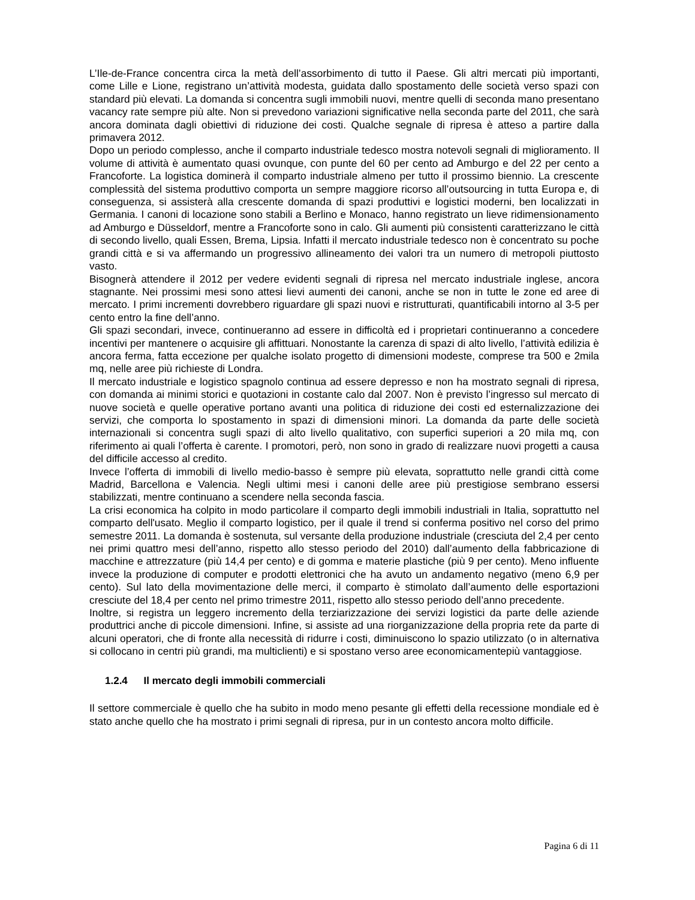L’Ile-de-France concentra circa la metà dell’assorbimento di tutto il Paese. Gli altri mercati più importanti, come Lille e Lione, registrano un’attività modesta, guidata dallo spostamento delle società verso spazi con standard più elevati. La domanda si concentra sugli immobili nuovi, mentre quelli di seconda mano presentano vacancy rate sempre più alte. Non si prevedono variazioni significative nella seconda parte del 2011, che sarà ancora dominata dagli obiettivi di riduzione dei costi. Qualche segnale di ripresa è atteso a partire dalla primavera 2012.
Dopo un periodo complesso, anche il comparto industriale tedesco mostra notevoli segnali di miglioramento. Il volume di attività è aumentato quasi ovunque, con punte del 60 per cento ad Amburgo e del 22 per cento a Francoforte. La logistica dominerà il comparto industriale almeno per tutto il prossimo biennio. La crescente complessità del sistema produttivo comporta un sempre maggiore ricorso all’outsourcing in tutta Europa e, di conseguenza, si assisterà alla crescente domanda di spazi produttivi e logistici moderni, ben localizzati in Germania. I canoni di locazione sono stabili a Berlino e Monaco, hanno registrato un lieve ridimensionamento ad Amburgo e Düsseldorf, mentre a Francoforte sono in calo. Gli aumenti più consistenti caratterizzano le città di secondo livello, quali Essen, Brema, Lipsia. Infatti il mercato industriale tedesco non è concentrato su poche grandi città e si va affermando un progressivo allineamento dei valori tra un numero di metropoli piuttosto vasto.
Bisognerà attendere il 2012 per vedere evidenti segnali di ripresa nel mercato industriale inglese, ancora stagnante. Nei prossimi mesi sono attesi lievi aumenti dei canoni, anche se non in tutte le zone ed aree di mercato. I primi incrementi dovrebbero riguardare gli spazi nuovi e ristrutturati, quantificabili intorno al 3-5 per cento entro la fine dell’anno.
Gli spazi secondari, invece, continueranno ad essere in difficoltà ed i proprietari continueranno a concedere incentivi per mantenere o acquisire gli affittuari. Nonostante la carenza di spazi di alto livello, l’attività edilizia è ancora ferma, fatta eccezione per qualche isolato progetto di dimensioni modeste, comprese tra 500 e 2mila mq, nelle aree più richieste di Londra.
Il mercato industriale e logistico spagnolo continua ad essere depresso e non ha mostrato segnali di ripresa, con domanda ai minimi storici e quotazioni in costante calo dal 2007. Non è previsto l’ingresso sul mercato di nuove società e quelle operative portano avanti una politica di riduzione dei costi ed esternalizzazione dei servizi, che comporta lo spostamento in spazi di dimensioni minori. La domanda da parte delle società internazionali si concentra sugli spazi di alto livello qualitativo, con superfici superiori a 20 mila mq, con riferimento ai quali l’offerta è carente. I promotori, però, non sono in grado di realizzare nuovi progetti a causa del difficile accesso al credito.
Invece l’offerta di immobili di livello medio-basso è sempre più elevata, soprattutto nelle grandi città come Madrid, Barcellona e Valencia. Negli ultimi mesi i canoni delle aree più prestigiose sembrano essersi stabilizzati, mentre continuano a scendere nella seconda fascia.
La crisi economica ha colpito in modo particolare il comparto degli immobili industriali in Italia, soprattutto nel comparto dell'usato. Meglio il comparto logistico, per il quale il trend si conferma positivo nel corso del primo semestre 2011. La domanda è sostenuta, sul versante della produzione industriale (cresciuta del 2,4 per cento nei primi quattro mesi dell’anno, rispetto allo stesso periodo del 2010) dall’aumento della fabbricazione di macchine e attrezzature (più 14,4 per cento) e di gomma e materie plastiche (più 9 per cento). Meno influente invece la produzione di computer e prodotti elettronici che ha avuto un andamento negativo (meno 6,9 per cento). Sul lato della movimentazione delle merci, il comparto è stimolato dall’aumento delle esportazioni cresciute del 18,4 per cento nel primo trimestre 2011, rispetto allo stesso periodo dell’anno precedente.
Inoltre, si registra un leggero incremento della terziarizzazione dei servizi logistici da parte delle aziende produttrici anche di piccole dimensioni. Infine, si assiste ad una riorganizzazione della propria rete da parte di alcuni operatori, che di fronte alla necessità di ridurre i costi, diminuiscono lo spazio utilizzato (o in alternativa si collocano in centri più grandi, ma multiclienti) e si spostano verso aree economicamentepiù vantaggiose.
1.2.4 Il mercato degli immobili commerciali
Il settore commerciale è quello che ha subito in modo meno pesante gli effetti della recessione mondiale ed è stato anche quello che ha mostrato i primi segnali di ripresa, pur in un contesto ancora molto difficile.
Pagina 6 di 11